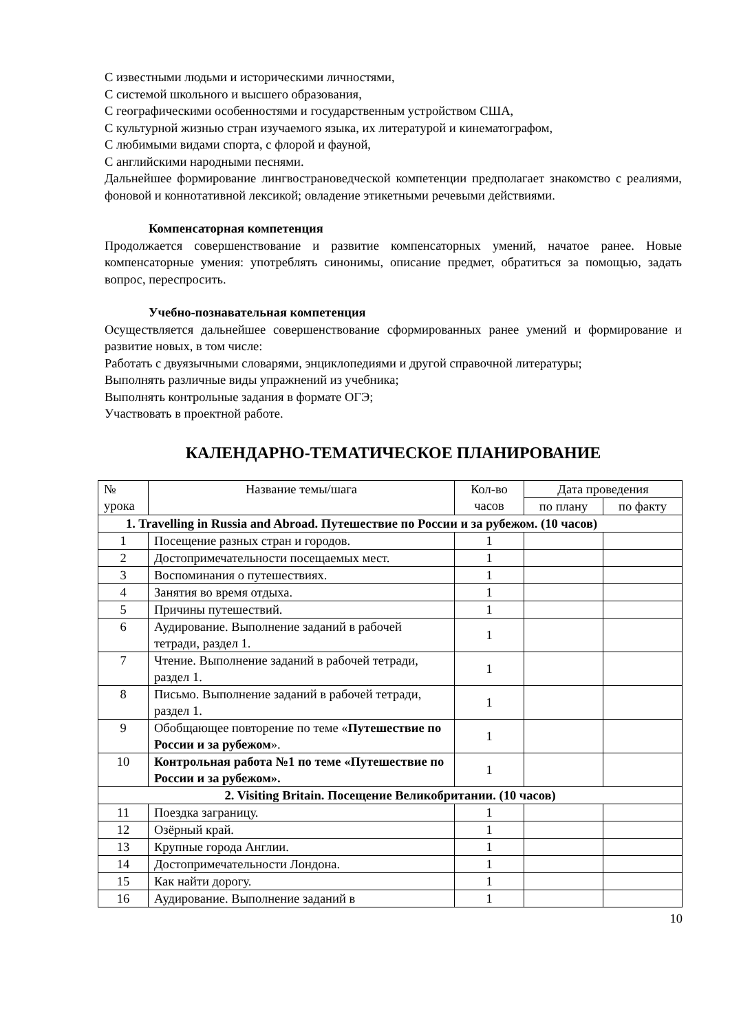С известными людьми и историческими личностями,
С системой школьного и высшего образования,
С географическими особенностями и государственным устройством США,
С культурной жизнью стран изучаемого языка, их литературой и кинематографом,
С любимыми видами спорта, с флорой и фауной,
С английскими народными песнями.
Дальнейшее формирование лингвострановедческой компетенции предполагает знакомство с реалиями, фоновой и коннотативной лексикой; овладение этикетными речевыми действиями.
Компенсаторная компетенция
Продолжается совершенствование и развитие компенсаторных умений, начатое ранее. Новые компенсаторные умения: употреблять синонимы, описание предмет, обратиться за помощью, задать вопрос, переспросить.
Учебно-познавательная компетенция
Осуществляется дальнейшее совершенствование сформированных ранее умений и формирование и развитие новых, в том числе:
Работать с двуязычными словарями, энциклопедиями и другой справочной литературы;
Выполнять различные виды упражнений из учебника;
Выполнять контрольные задания в формате ОГЭ;
Участвовать в проектной работе.
КАЛЕНДАРНО-ТЕМАТИЧЕСКОЕ ПЛАНИРОВАНИЕ
| № урока | Название темы/шага | Кол-во часов | Дата проведения | |
| --- | --- | --- | --- | --- |
| | | | по плану | по факту |
| 1. Travelling in Russia and Abroad. Путешествие по России и за рубежом. (10 часов) | | | | |
| 1 | Посещение разных стран и городов. | 1 | | |
| 2 | Достопримечательности посещаемых мест. | 1 | | |
| 3 | Воспоминания о путешествиях. | 1 | | |
| 4 | Занятия во время отдыха. | 1 | | |
| 5 | Причины путешествий. | 1 | | |
| 6 | Аудирование. Выполнение заданий в рабочей тетради, раздел 1. | 1 | | |
| 7 | Чтение. Выполнение заданий в рабочей тетради, раздел 1. | 1 | | |
| 8 | Письмо. Выполнение заданий в рабочей тетради, раздел 1. | 1 | | |
| 9 | Обобщающее повторение по теме « Путешествие по России и за рубежом ». | 1 | | |
| 10 | Контрольная работа №1 по теме «Путешествие по России и за рубежом». | 1 | | |
| 2. Visiting Britain. Посещение Великобритании. (10 часов) | | | | |
| 11 | Поездка заграницу. | 1 | | |
| 12 | Озёрный край. | 1 | | |
| 13 | Крупные города Англии. | 1 | | |
| 14 | Достопримечательности Лондона. | 1 | | |
| 15 | Как найти дорогу. | 1 | | |
| 16 | Аудирование. Выполнение заданий в | 1 | | |
10